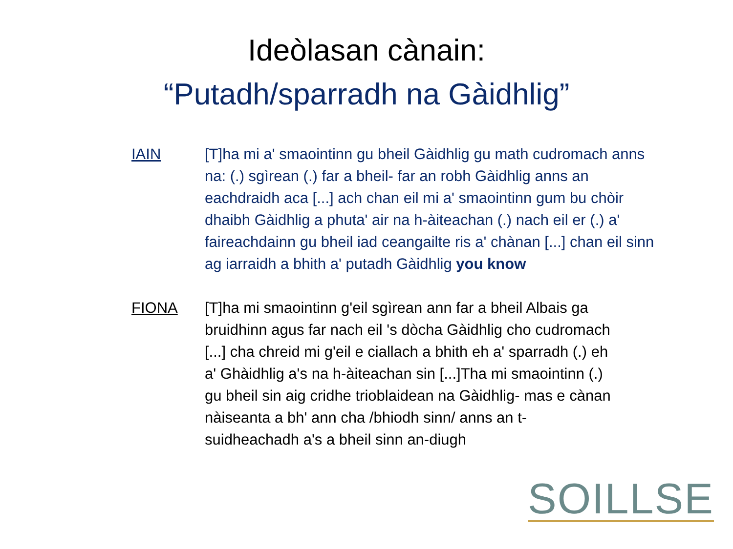Ideòlasan cànain:
“Putadh/sparradh na Gàidhlig”
IAIN [T]ha mi a' smaointinn gu bheil Gàidhlig gu math cudromach anns na: (.) sgìrean (.) far a bheil- far an robh Gàidhlig anns an eachdraidh aca [...] ach chan eil mi a' smaointinn gum bu chòir dhaibh Gàidhlig a phuta' air na h-àiteachan (.) nach eil er (.) a' faireachdainn gu bheil iad ceangailte ris a' chànan [...] chan eil sinn ag iarraidh a bhith a' putadh Gàidhlig you know
FIONA [T]ha mi smaointinn g'eil sgìrean ann far a bheil Albais ga bruidhinn agus far nach eil 's dòcha Gàidhlig cho cudromach [...] cha chreid mi g'eil e ciallach a bhith eh a' sparradh (.) eh a' Ghàidhlig a's na h-àiteachan sin [...]Tha mi smaointinn (.) gu bheil sin aig cridhe trioblaidean na Gàidhlig- mas e cànan nàiseanta a bh' ann cha /bhiodh sinn/ anns an t-suidheachadh a's a bheil sinn an-diugh
SOILLSE